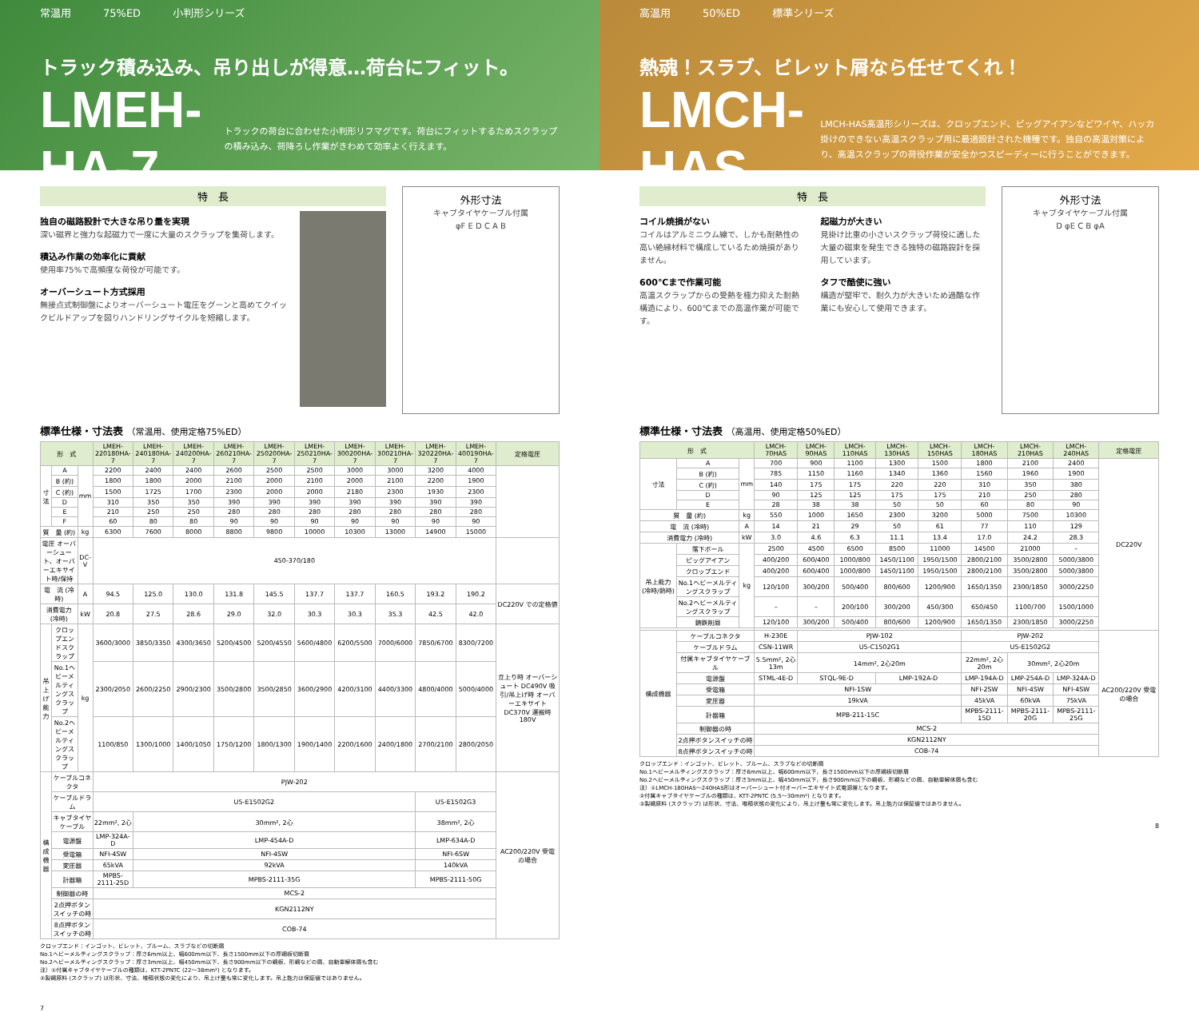常温用 75%ED 小判形シリーズ
トラック積み込み、吊り出しが得意…荷台にフィット。
LMEH-HA-7
トラックの荷台に合わせた小判形リフマグです。荷台にフィットするためスクラップの積み込み、荷降ろし作業がきわめて効率よく行えます。
特　長
独自の磁路設計で大きな吊り量を実現
深い磁界と強力な起磁力で一度に大量のスクラップを集荷します。
積込み作業の効率化に貢献
使用率75%で高頻度な荷役が可能です。
オーバーシュート方式採用
無接点式制御盤によりオーバーシュート電圧をグーンと高めてクイックビルドアップを図りハンドリングサイクルを短縮します。
外形寸法
キャブタイヤケーブル付属
φF E D C A B
標準仕様・寸法表 （常温用、使用定格75%ED）
| 形 式 | | | LMEH-220180HA-7 | LMEH-240180HA-7 | LMEH-240200HA-7 | LMEH-260210HA-7 | LMEH-250200HA-7 | LMEH-250210HA-7 | LMEH-300200HA-7 | LMEH-300210HA-7 | LMEH-320220HA-7 | LMEH-400190HA-7 | 定格電圧 |
| --- | --- | --- | --- | --- | --- | --- | --- | --- | --- | --- | --- | --- | --- |
| 寸法 | A | mm | 2200 | 2400 | 2400 | 2600 | 2500 | 2500 | 3000 | 3000 | 3200 | 4000 | |
| | B (約) | | 1800 | 1800 | 2000 | 2100 | 2000 | 2100 | 2000 | 2100 | 2200 | 1900 | |
| | C (約) | | 1500 | 1725 | 1700 | 2300 | 2000 | 2000 | 2180 | 2300 | 1930 | 2300 | |
| | D | | 310 | 350 | 350 | 390 | 390 | 390 | 390 | 390 | 390 | 390 | |
| | E | | 210 | 250 | 250 | 280 | 280 | 280 | 280 | 280 | 280 | 280 | |
| | F | | 60 | 80 | 80 | 90 | 90 | 90 | 90 | 90 | 90 | 90 | |
| 質 量 (約) | | kg | 6300 | 7600 | 8000 | 8800 | 9800 | 10000 | 10300 | 13000 | 14900 | 15000 | |
| 電圧 オーバーシュート、オーバーエキサイト時/保持 | | DC-V | 450-370/180 | | | | | | | | | | |
| 電 流 (冷時) | | A | 94.5 | 125.0 | 130.0 | 131.8 | 145.5 | 137.7 | 137.7 | 160.5 | 193.2 | 190.2 | DC220V での定格値 |
| 消費電力 (冷時) | | kW | 20.8 | 27.5 | 28.6 | 29.0 | 32.0 | 30.3 | 30.3 | 35.3 | 42.5 | 42.0 | |
| 吊上げ能力 | クロップエンドスクラップ | kg | 3600/3000 | 3850/3350 | 4300/3650 | 5200/4500 | 5200/4550 | 5600/4800 | 6200/5500 | 7000/6000 | 7850/6700 | 8300/7200 | 立上り時 オーバーシュート DC490V 吸引/吊上げ時 オーバーエキサイト DC370V 運搬時180V |
| | No.1ヘビーメルティングスクラップ | | 2300/2050 | 2600/2250 | 2900/2300 | 3500/2800 | 3500/2850 | 3600/2900 | 4200/3100 | 4400/3300 | 4800/4000 | 5000/4000 | |
| | No.2ヘビーメルティングスクラップ | | 1100/850 | 1300/1000 | 1400/1050 | 1750/1200 | 1800/1300 | 1900/1400 | 2200/1600 | 2400/1800 | 2700/2100 | 2800/2050 | |
| 構成機器 | ケーブルコネクタ | | PJW-202 | | | | | | | | | | AC200/220V 受電の場合 |
| | ケーブルドラム | | U5-E1502G2 | | | | | | | | U5-E1502G3 | | |
| | キャブタイヤケーブル | | 22mm², 2心 | 30mm², 2心 | | | | | | | 38mm², 2心 | | |
| | 電源盤 | | LMP-324A-D | LMP-454A-D | | | | | | | LMP-634A-D | | |
| | 受電箱 | | NFI-4SW | NFI-4SW | | | | | | | NFI-6SW | | |
| | 変圧器 | | 65kVA | 92kVA | | | | | | | 140kVA | | |
| | 計器箱 | | MPBS-2111-25D | MPBS-2111-35G | | | | | | | MPBS-2111-50G | | |
| | 制御器の時 | | MCS-2 | | | | | | | | | | |
| | 2点押ボタンスイッチの時 | | KGN2112NY | | | | | | | | | | |
| | 8点押ボタンスイッチの時 | | COB-74 | | | | | | | | | | |
クロップエンド：インゴット、ビレット、ブルーム、スラブなどの切断屑
No.1ヘビーメルティングスクラップ：厚さ6mm以上、幅600mm以下、長さ1500mm以下の厚鋼板切断屑
No.2ヘビーメルティングスクラップ：厚さ3mm以上、幅450mm以下、長さ900mm以下の鋼板、形鋼などの屑、自動車解体屑も含む
注）①付属キャブタイヤケーブルの種類は、KTT-2PNTC (22～38mm²) となります。
②製鋼原料 (スクラップ) は形状、寸法、堆積状態の変化により、吊上げ量も常に変化します。吊上能力は保証値ではありません。
7
高温用 50%ED 標準シリーズ
熱魂！スラブ、ビレット屑なら任せてくれ！
LMCH-HAS
LMCH-HAS高温形シリーズは、クロップエンド、ピッグアイアンなどワイヤ、ハッカ掛けのできない高温スクラップ用に最適設計された機種です。独自の高温対策により、高温スクラップの荷役作業が安全かつスピーディーに行うことができます。
特　長
コイル焼損がない
コイルはアルミニウム線で、しかも耐熱性の高い絶縁材料で構成しているため焼損がありません。
600℃まで作業可能
高温スクラップからの受熱を極力抑えた耐熱構造により、600℃までの高温作業が可能です。
起磁力が大きい
見掛け比重の小さいスクラップ荷役に適した大量の磁束を発生できる独特の磁路設計を採用しています。
タフで酷使に強い
構造が堅牢で、耐久力が大きいため過酷な作業にも安心して使用できます。
外形寸法
キャブタイヤケーブル付属
D φE C B φA
標準仕様・寸法表 （高温用、使用定格50%ED）
| 形 式 | | | LMCH-70HAS | LMCH-90HAS | LMCH-110HAS | LMCH-130HAS | LMCH-150HAS | LMCH-180HAS | LMCH-210HAS | LMCH-240HAS | 定格電圧 |
| --- | --- | --- | --- | --- | --- | --- | --- | --- | --- | --- | --- |
| 寸法 | A | mm | 700 | 900 | 1100 | 1300 | 1500 | 1800 | 2100 | 2400 | DC220V |
| | B (約) | | 785 | 1150 | 1160 | 1340 | 1360 | 1560 | 1960 | 1900 | |
| | C (約) | | 140 | 175 | 175 | 220 | 220 | 310 | 350 | 380 | |
| | D | | 90 | 125 | 125 | 175 | 175 | 210 | 250 | 280 | |
| | E | | 28 | 38 | 38 | 50 | 50 | 60 | 80 | 90 | |
| 質 量 (約) | | kg | 550 | 1000 | 1650 | 2300 | 3200 | 5000 | 7500 | 10300 | |
| 電 流 (冷時) | | A | 14 | 21 | 29 | 50 | 61 | 77 | 110 | 129 | |
| 消費電力 (冷時) | | kW | 3.0 | 4.6 | 6.3 | 11.1 | 13.4 | 17.0 | 24.2 | 28.3 | |
| 吊上能力(冷時/熱時) | 落下ボール | kg | 2500 | 4500 | 6500 | 8500 | 11000 | 14500 | 21000 | – | |
| | ピッグアイアン | | 400/200 | 600/400 | 1000/800 | 1450/1100 | 1950/1500 | 2800/2100 | 3500/2800 | 5000/3800 | |
| | クロップエンド | | 400/200 | 600/400 | 1000/800 | 1450/1100 | 1950/1500 | 2800/2100 | 3500/2800 | 5000/3800 | |
| | No.1ヘビーメルティングスクラップ | | 120/100 | 300/200 | 500/400 | 800/600 | 1200/900 | 1650/1350 | 2300/1850 | 3000/2250 | |
| | No.2ヘビーメルティングスクラップ | | – | – | 200/100 | 300/200 | 450/300 | 650/450 | 1100/700 | 1500/1000 | |
| | 鋳鉄削屑 | | 120/100 | 300/200 | 500/400 | 800/600 | 1200/900 | 1650/1350 | 2300/1850 | 3000/2250 | |
| 構成機器 | ケーブルコネクタ | | H-230E | PJW-102 | | | | PJW-202 | | | AC200/220V 受電の場合 |
| | ケーブルドラム | | CSN-11WR | U5-C1502G1 | | | | U5-E1502G2 | | | |
| | 付属キャブタイヤケーブル | | 5.5mm², 2心13m | 14mm², 2心20m | | | | 22mm², 2心20m | 30mm², 2心20m | | |
| | 電源盤 | | STML-4E-D | STQL-9E-D | | LMP-192A-D | | LMP-194A-D | LMP-254A-D | LMP-324A-D | |
| | 受電箱 | | NFI-1SW | | | | | NFI-2SW | NFI-4SW | NFI-4SW | |
| | 変圧器 | | 19kVA | | | | | 45kVA | 60kVA | 75kVA | |
| | 計器箱 | | MPB-211-15C | | | | | MPBS-2111-15D | MPBS-2111-20G | MPBS-2111-25G | |
| | 制御器の時 | | MCS-2 | | | | | | | | |
| | 2点押ボタンスイッチの時 | | KGN2112NY | | | | | | | | |
| | 8点押ボタンスイッチの時 | | COB-74 | | | | | | | | |
クロップエンド：インゴット、ビレット、ブルーム、スラブなどの切断屑
No.1ヘビーメルティングスクラップ：厚さ6mm以上、幅600mm以下、長さ1500mm以下の厚鋼板切断屑
No.2ヘビーメルティングスクラップ：厚さ3mm以上、幅450mm以下、長さ900mm以下の鋼板、形鋼などの屑、自動車解体屑も含む
注）①LMCH-180HAS～240HAS形はオーバーシュート付オーバーエキサイト式電源盤となります。
②付属キャブタイヤケーブルの種類は、KTT-2PNTC (5.5～30mm²) となります。
③製鋼原料 (スクラップ) は形状、寸法、堆積状態の変化により、吊上げ量も常に変化します。吊上能力は保証値ではありません。
8